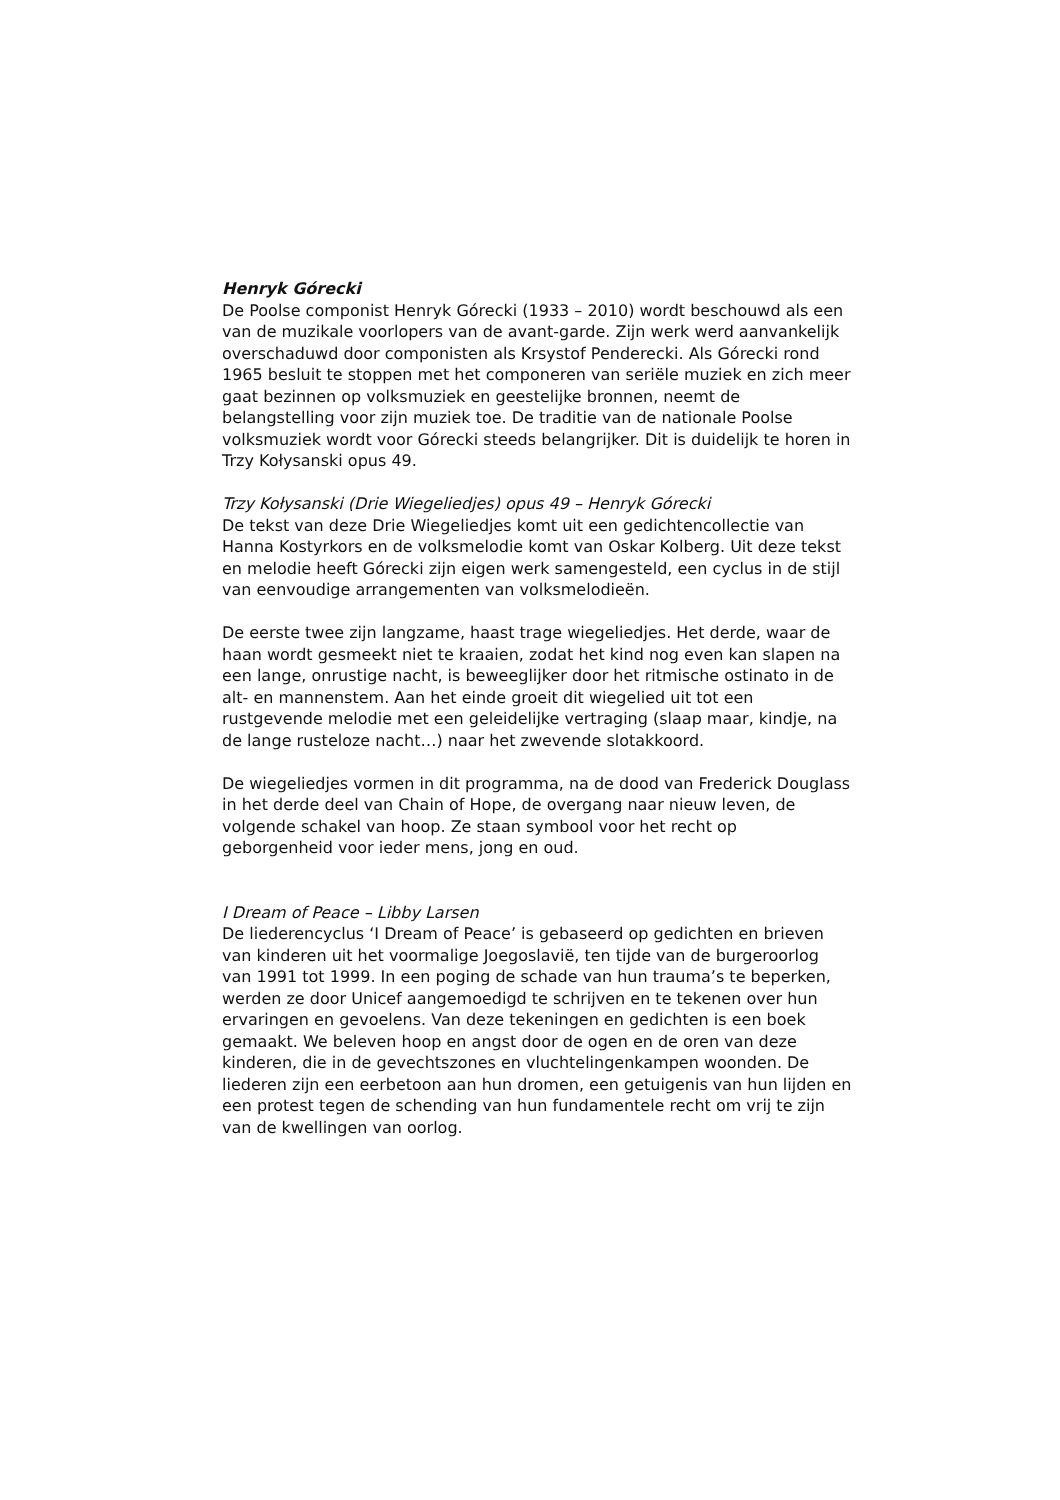Henryk Górecki
De Poolse componist Henryk Górecki (1933 – 2010) wordt beschouwd als een van de muzikale voorlopers van de avant-garde. Zijn werk werd aanvankelijk overschaduwd door componisten als Krsystof Penderecki. Als Górecki rond 1965 besluit te stoppen met het componeren van seriële muziek en zich meer gaat bezinnen op volksmuziek en geestelijke bronnen, neemt de belangstelling voor zijn muziek toe. De traditie van de nationale Poolse volksmuziek wordt voor Górecki steeds belangrijker. Dit is duidelijk te horen in Trzy Kołysanski opus 49.
Trzy Kołysanski (Drie Wiegeliedjes) opus 49 – Henryk Górecki
De tekst van deze Drie Wiegeliedjes komt uit een gedichtencollectie van Hanna Kostyrkors en de volksmelodie komt van Oskar Kolberg. Uit deze tekst en melodie heeft Górecki zijn eigen werk samengesteld, een cyclus in de stijl van eenvoudige arrangementen van volksmelodieën.
De eerste twee zijn langzame, haast trage wiegeliedjes. Het derde, waar de haan wordt gesmeekt niet te kraaien, zodat het kind nog even kan slapen na een lange, onrustige nacht, is beweeglijker door het ritmische ostinato in de alt- en mannenstem. Aan het einde groeit dit wiegelied uit tot een rustgevende melodie met een geleidelijke vertraging (slaap maar, kindje, na de lange rusteloze nacht…) naar het zwevende slotakkoord.
De wiegeliedjes vormen in dit programma, na de dood van Frederick Douglass in het derde deel van Chain of Hope, de overgang naar nieuw leven, de volgende schakel van hoop. Ze staan symbool voor het recht op geborgenheid voor ieder mens, jong en oud.
I Dream of Peace – Libby Larsen
De liederencyclus ‘I Dream of Peace’ is gebaseerd op gedichten en brieven van kinderen uit het voormalige Joegoslavië, ten tijde van de burgeroorlog van 1991 tot 1999. In een poging de schade van hun trauma’s te beperken, werden ze door Unicef aangemoedigd te schrijven en te tekenen over hun ervaringen en gevoelens. Van deze tekeningen en gedichten is een boek gemaakt. We beleven hoop en angst door de ogen en de oren van deze kinderen, die in de gevechtszones en vluchtelingenkampen woonden. De liederen zijn een eerbetoon aan hun dromen, een getuigenis van hun lijden en een protest tegen de schending van hun fundamentele recht om vrij te zijn van de kwellingen van oorlog.